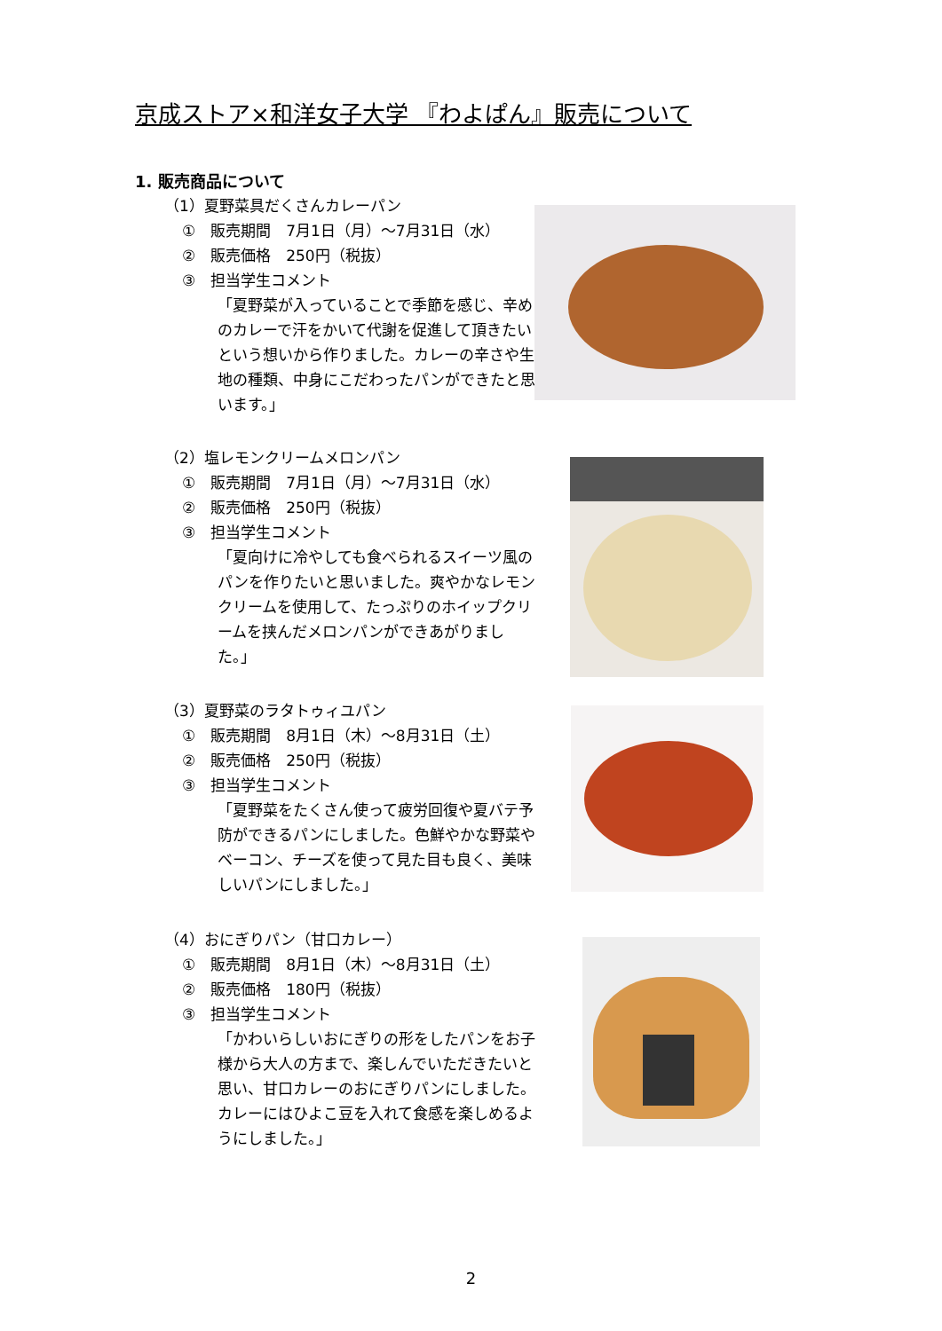京成ストア×和洋女子大学 『わよぱん』販売について
1. 販売商品について
（1）夏野菜具だくさんカレーパン
①　販売期間　7月1日（月）～7月31日（水）
②　販売価格　250円（税抜）
③　担当学生コメント
「夏野菜が入っていることで季節を感じ、辛めのカレーで汗をかいて代謝を促進して頂きたいという想いから作りました。カレーの辛さや生地の種類、中身にこだわったパンができたと思います。」
（2）塩レモンクリームメロンパン
①　販売期間　7月1日（月）～7月31日（水）
②　販売価格　250円（税抜）
③　担当学生コメント
「夏向けに冷やしても食べられるスイーツ風のパンを作りたいと思いました。爽やかなレモンクリームを使用して、たっぷりのホイップクリームを挟んだメロンパンができあがりました。」
（3）夏野菜のラタトゥィユパン
①　販売期間　8月1日（木）～8月31日（土）
②　販売価格　250円（税抜）
③　担当学生コメント
「夏野菜をたくさん使って疲労回復や夏バテ予防ができるパンにしました。色鮮やかな野菜やベーコン、チーズを使って見た目も良く、美味しいパンにしました。」
（4）おにぎりパン（甘口カレー）
①　販売期間　8月1日（木）～8月31日（土）
②　販売価格　180円（税抜）
③　担当学生コメント
「かわいらしいおにぎりの形をしたパンをお子様から大人の方まで、楽しんでいただきたいと思い、甘口カレーのおにぎりパンにしました。カレーにはひよこ豆を入れて食感を楽しめるようにしました。」
2